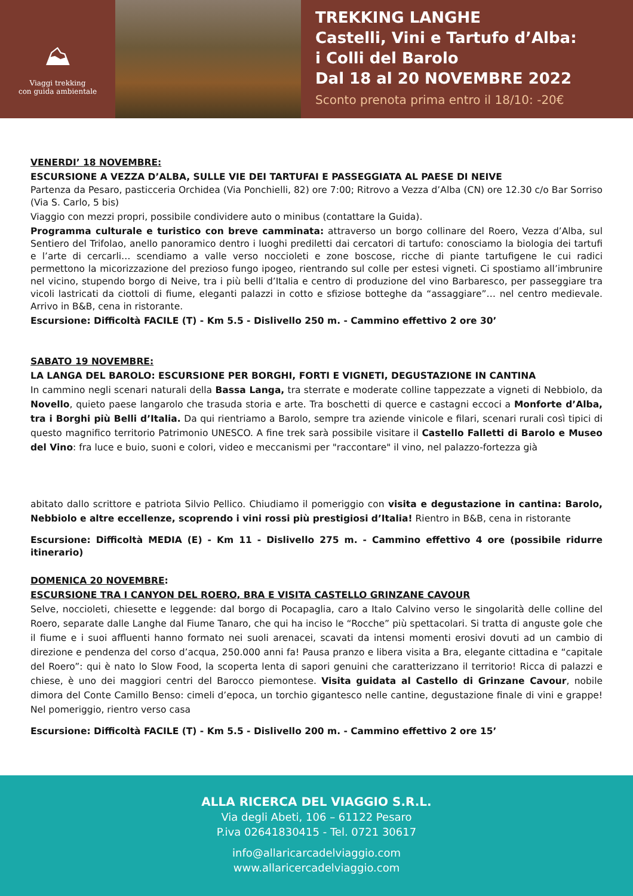⛰
Viaggi trekking
con guida ambientale
TREKKING LANGHE
Castelli, Vini e Tartufo d’Alba:
i Colli del Barolo
Dal 18 al 20 NOVEMBRE 2022
Sconto prenota prima entro il 18/10: -20€
VENERDI’ 18 NOVEMBRE:
ESCURSIONE A VEZZA D’ALBA, SULLE VIE DEI TARTUFAI E PASSEGGIATA AL PAESE DI NEIVE
Partenza da Pesaro, pasticceria Orchidea (Via Ponchielli, 82) ore 7:00; Ritrovo a Vezza d’Alba (CN) ore 12.30 c/o Bar Sorriso (Via S. Carlo, 5 bis)
Viaggio con mezzi propri, possibile condividere auto o minibus (contattare la Guida).
Programma culturale e turistico con breve camminata: attraverso un borgo collinare del Roero, Vezza d’Alba, sul Sentiero del Trifolao, anello panoramico dentro i luoghi prediletti dai cercatori di tartufo: conosciamo la biologia dei tartufi e l’arte di cercarli… scendiamo a valle verso noccioleti e zone boscose, ricche di piante tartufigene le cui radici permettono la micorizzazione del prezioso fungo ipogeo, rientrando sul colle per estesi vigneti. Ci spostiamo all’imbrunire nel vicino, stupendo borgo di Neive, tra i più belli d’Italia e centro di produzione del vino Barbaresco, per passeggiare tra vicoli lastricati da ciottoli di fiume, eleganti palazzi in cotto e sfiziose botteghe da “assaggiare”… nel centro medievale. Arrivo in B&B, cena in ristorante.
Escursione: Difficoltà FACILE (T) - Km 5.5 - Dislivello 250 m. - Cammino effettivo 2 ore 30’
SABATO 19 NOVEMBRE:
LA LANGA DEL BAROLO: ESCURSIONE PER BORGHI, FORTI E VIGNETI, DEGUSTAZIONE IN CANTINA
In cammino negli scenari naturali della Bassa Langa, tra sterrate e moderate colline tappezzate a vigneti di Nebbiolo, da Novello, quieto paese langarolo che trasuda storia e arte. Tra boschetti di querce e castagni eccoci a Monforte d’Alba, tra i Borghi più Belli d’Italia. Da qui rientriamo a Barolo, sempre tra aziende vinicole e filari, scenari rurali così tipici di questo magnifico territorio Patrimonio UNESCO. A fine trek sarà possibile visitare il Castello Falletti di Barolo e Museo del Vino: fra luce e buio, suoni e colori, video e meccanismi per "raccontare" il vino, nel palazzo-fortezza già
abitato dallo scrittore e patriota Silvio Pellico. Chiudiamo il pomeriggio con visita e degustazione in cantina: Barolo, Nebbiolo e altre eccellenze, scoprendo i vini rossi più prestigiosi d’Italia! Rientro in B&B, cena in ristorante
Escursione: Difficoltà MEDIA (E) - Km 11 - Dislivello 275 m. - Cammino effettivo 4 ore (possibile ridurre itinerario)
DOMENICA 20 NOVEMBRE:
ESCURSIONE TRA I CANYON DEL ROERO, BRA E VISITA CASTELLO GRINZANE CAVOUR
Selve, noccioleti, chiesette e leggende: dal borgo di Pocapaglia, caro a Italo Calvino verso le singolarità delle colline del Roero, separate dalle Langhe dal Fiume Tanaro, che qui ha inciso le “Rocche” più spettacolari. Si tratta di anguste gole che il fiume e i suoi affluenti hanno formato nei suoli arenacei, scavati da intensi momenti erosivi dovuti ad un cambio di direzione e pendenza del corso d’acqua, 250.000 anni fa! Pausa pranzo e libera visita a Bra, elegante cittadina e “capitale del Roero”: qui è nato lo Slow Food, la scoperta lenta di sapori genuini che caratterizzano il territorio! Ricca di palazzi e chiese, è uno dei maggiori centri del Barocco piemontese. Visita guidata al Castello di Grinzane Cavour, nobile dimora del Conte Camillo Benso: cimeli d’epoca, un torchio gigantesco nelle cantine, degustazione finale di vini e grappe! Nel pomeriggio, rientro verso casa
Escursione: Difficoltà FACILE (T) - Km 5.5 - Dislivello 200 m. - Cammino effettivo 2 ore 15’
ALLA RICERCA DEL VIAGGIO S.R.L.
Via degli Abeti, 106 – 61122 Pesaro
P.iva 02641830415 - Tel. 0721 30617
info@allaricarcadelviaggio.com
www.allaricercadelviaggio.com